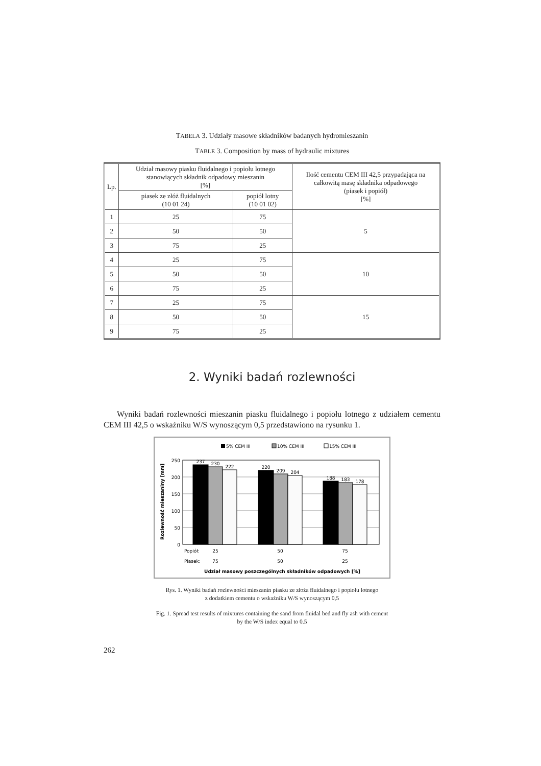TABELA 3. Udziały masowe składników badanych hydromieszanin
TABLE 3. Composition by mass of hydraulic mixtures
| Lp. | Udział masowy piasku fluidalnego i popiołu lotnego stanowiących składnik odpadowy mieszanin [%] | | Ilość cementu CEM III 42,5 przypadająca na całkowitą masę składnika odpadowego (piasek i popiół) [%] |
| --- | --- | --- | --- |
| | piasek ze złóż fluidalnych (10 01 24) | popiół lotny (10 01 02) | |
| 1 | 25 | 75 | 5 |
| 2 | 50 | 50 | |
| 3 | 75 | 25 | |
| 4 | 25 | 75 | 10 |
| 5 | 50 | 50 | |
| 6 | 75 | 25 | |
| 7 | 25 | 75 | 15 |
| 8 | 50 | 50 | |
| 9 | 75 | 25 | |
2. Wyniki badań rozlewności
Wyniki badań rozlewności mieszanin piasku fluidalnego i popiołu lotnego z udziałem cementu CEM III 42,5 o wskaźniku W/S wynoszącym 0,5 przedstawiono na rysunku 1.
5% CEM III
10% CEM III
15% CEM III
250
200
150
100
50
0
237
230
222
220
209
204
188
183
178
25
50
75
75
50
25
Popiół:
Piasek:
Udział masowy poszczególnych składników odpadowych [%]
Rozlewność mieszaniny [mm]
Rys. 1. Wyniki badań rozlewności mieszanin piasku ze złoża fluidalnego i popiołu lotnego
z dodatkiem cementu o wskaźniku W/S wynoszącym 0,5
Fig. 1. Spread test results of mixtures containing the sand from fluidal bed and fly ash with cement
by the W/S index equal to 0.5
262